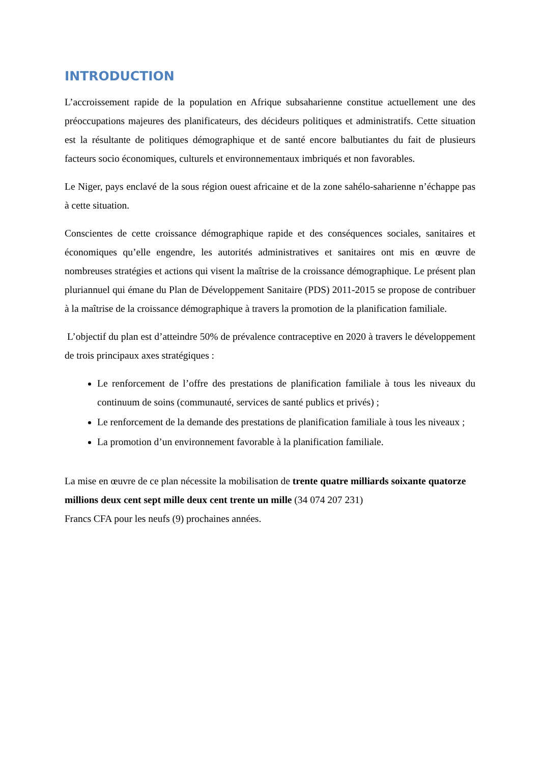INTRODUCTION
L’accroissement rapide de la population en Afrique subsaharienne constitue actuellement une des préoccupations majeures des planificateurs, des décideurs politiques et administratifs. Cette situation est la résultante de politiques démographique et de santé encore balbutiantes du fait de plusieurs facteurs socio économiques, culturels et environnementaux imbriqués et non favorables.
Le Niger, pays enclavé de la sous région ouest africaine et de la zone sahélo-saharienne n’échappe pas à cette situation.
Conscientes de cette croissance démographique rapide et des conséquences sociales, sanitaires et économiques qu’elle engendre, les autorités administratives et sanitaires ont mis en œuvre de nombreuses stratégies et actions qui visent la maîtrise de la croissance démographique. Le présent plan pluriannuel qui émane du Plan de Développement Sanitaire (PDS) 2011-2015 se propose de contribuer à la maîtrise de la croissance démographique à travers la promotion de la planification familiale.
L’objectif du plan est d’atteindre 50% de prévalence contraceptive en 2020 à travers le développement de trois principaux axes stratégiques :
Le renforcement de l’offre des prestations de planification familiale à tous les niveaux du continuum de soins (communauté, services de santé publics et privés) ;
Le renforcement de la demande des prestations de planification familiale à tous les niveaux ;
La promotion d’un environnement favorable à la planification familiale.
La mise en œuvre de ce plan nécessite la mobilisation de trente quatre milliards soixante quatorze millions deux cent sept mille deux cent trente un mille (34 074 207 231)
Francs CFA pour les neufs (9) prochaines années.